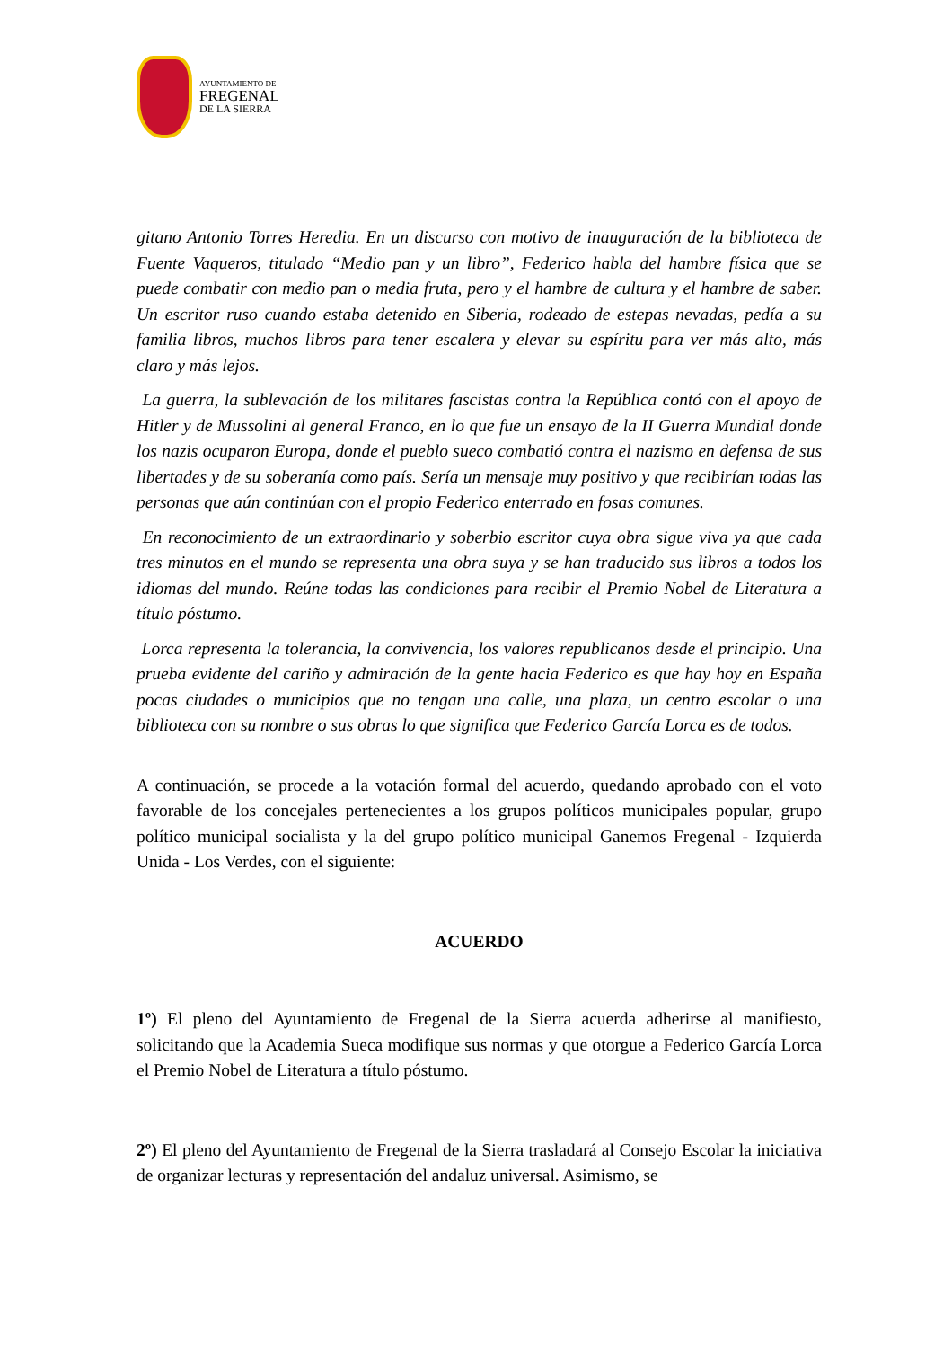AYUNTAMIENTO DE
FREGENAL
DE LA SIERRA
gitano Antonio Torres Heredia. En un discurso con motivo de inauguración de la biblioteca de Fuente Vaqueros, titulado “Medio pan y un libro”, Federico habla del hambre física que se puede combatir con medio pan o media fruta, pero y el hambre de cultura y el hambre de saber. Un escritor ruso cuando estaba detenido en Siberia, rodeado de estepas nevadas, pedía a su familia libros, muchos libros para tener escalera y elevar su espíritu para ver más alto, más claro y más lejos.
La guerra, la sublevación de los militares fascistas contra la República contó con el apoyo de Hitler y de Mussolini al general Franco, en lo que fue un ensayo de la II Guerra Mundial donde los nazis ocuparon Europa, donde el pueblo sueco combatió contra el nazismo en defensa de sus libertades y de su soberanía como país. Sería un mensaje muy positivo y que recibirían todas las personas que aún continúan con el propio Federico enterrado en fosas comunes.
En reconocimiento de un extraordinario y soberbio escritor cuya obra sigue viva ya que cada tres minutos en el mundo se representa una obra suya y se han traducido sus libros a todos los idiomas del mundo. Reúne todas las condiciones para recibir el Premio Nobel de Literatura a título póstumo.
Lorca representa la tolerancia, la convivencia, los valores republicanos desde el principio. Una prueba evidente del cariño y admiración de la gente hacia Federico es que hay hoy en España pocas ciudades o municipios que no tengan una calle, una plaza, un centro escolar o una biblioteca con su nombre o sus obras lo que significa que Federico García Lorca es de todos.
A continuación, se procede a la votación formal del acuerdo, quedando aprobado con el voto favorable de los concejales pertenecientes a los grupos políticos municipales popular, grupo político municipal socialista y la del grupo político municipal Ganemos Fregenal - Izquierda Unida - Los Verdes, con el siguiente:
ACUERDO
1º) El pleno del Ayuntamiento de Fregenal de la Sierra acuerda adherirse al manifiesto, solicitando que la Academia Sueca modifique sus normas y que otorgue a Federico García Lorca el Premio Nobel de Literatura a título póstumo.
2º) El pleno del Ayuntamiento de Fregenal de la Sierra trasladará al Consejo Escolar la iniciativa de organizar lecturas y representación del andaluz universal. Asimismo, se